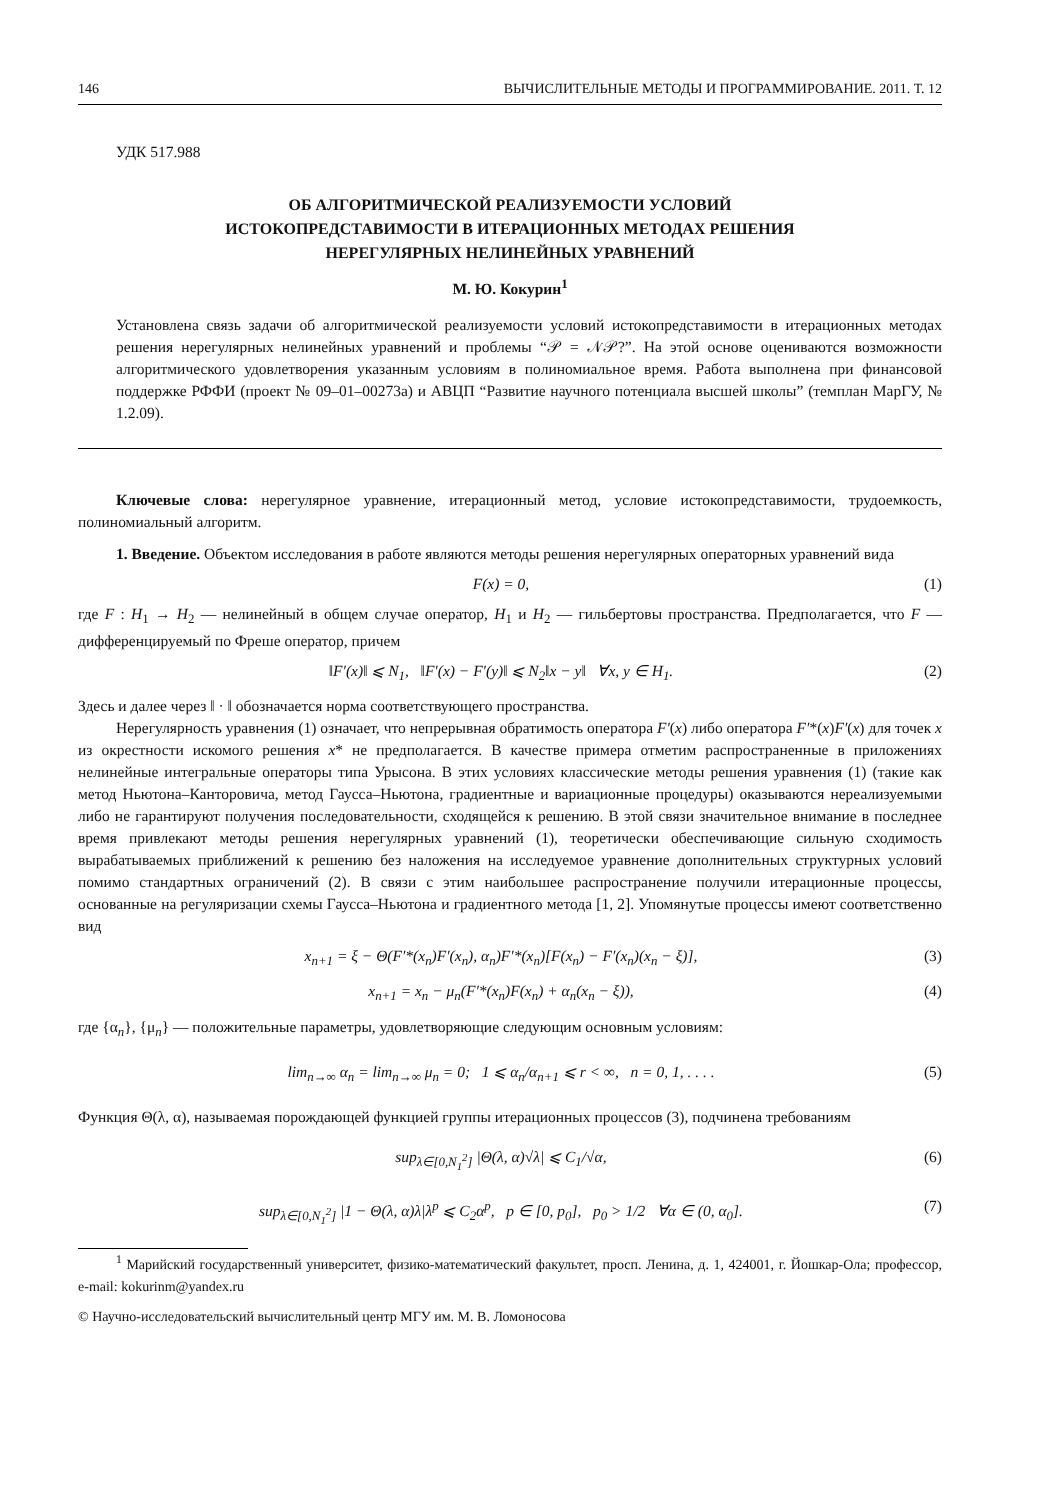146 ВЫЧИСЛИТЕЛЬНЫЕ МЕТОДЫ И ПРОГРАММИРОВАНИЕ. 2011. Т. 12
УДК 517.988
ОБ АЛГОРИТМИЧЕСКОЙ РЕАЛИЗУЕМОСТИ УСЛОВИЙ
ИСТОКОПРЕДСТАВИМОСТИ В ИТЕРАЦИОННЫХ МЕТОДАХ РЕШЕНИЯ
НЕРЕГУЛЯРНЫХ НЕЛИНЕЙНЫХ УРАВНЕНИЙ
М. Ю. Кокурин<sup>1</sup>
Установлена связь задачи об алгоритмической реализуемости условий истокопредставимости в итерационных методах решения нерегулярных нелинейных уравнений и проблемы “𝒫 = 𝒩𝒫?”. На этой основе оцениваются возможности алгоритмического удовлетворения указанным условиям в полиномиальное время. Работа выполнена при финансовой поддержке РФФИ (проект № 09–01–00273а) и АВЦП “Развитие научного потенциала высшей школы” (темплан МарГУ, № 1.2.09).
Ключевые слова: нерегулярное уравнение, итерационный метод, условие истокопредставимости, трудоемкость, полиномиальный алгоритм.
1. Введение. Объектом исследования в работе являются методы решения нерегулярных операторных уравнений вида
F(x) = 0, (1)
где F : H<sub>1</sub> → H<sub>2</sub> — нелинейный в общем случае оператор, H<sub>1</sub> и H<sub>2</sub> — гильбертовы пространства. Предполагается, что F — дифференцируемый по Фреше оператор, причем
‖F′(x)‖ ⩽ N<sub>1</sub>, ‖F′(x) − F′(y)‖ ⩽ N<sub>2</sub>‖x − y‖ ∀x, y ∈ H<sub>1</sub>. (2)
Здесь и далее через ‖ · ‖ обозначается норма соответствующего пространства.
Нерегулярность уравнения (1) означает, что непрерывная обратимость оператора F′(x) либо оператора F′*(x)F′(x) для точек x из окрестности искомого решения x* не предполагается. В качестве примера отметим распространенные в приложениях нелинейные интегральные операторы типа Урысона. В этих условиях классические методы решения уравнения (1) (такие как метод Ньютона–Канторовича, метод Гаусса–Ньютона, градиентные и вариационные процедуры) оказываются нереализуемыми либо не гарантируют получения последовательности, сходящейся к решению. В этой связи значительное внимание в последнее время привлекают методы решения нерегулярных уравнений (1), теоретически обеспечивающие сильную сходимость вырабатываемых приближений к решению без наложения на исследуемое уравнение дополнительных структурных условий помимо стандартных ограничений (2). В связи с этим наибольшее распространение получили итерационные процессы, основанные на регуляризации схемы Гаусса–Ньютона и градиентного метода [1, 2]. Упомянутые процессы имеют соответственно вид
x<sub>n+1</sub> = ξ − Θ(F′*(x<sub>n</sub>)F′(x<sub>n</sub>), α<sub>n</sub>)F′*(x<sub>n</sub>)[F(x<sub>n</sub>) − F′(x<sub>n</sub>)(x<sub>n</sub> − ξ)], (3)
x<sub>n+1</sub> = x<sub>n</sub> − μ<sub>n</sub>(F′*(x<sub>n</sub>)F(x<sub>n</sub>) + α<sub>n</sub>(x<sub>n</sub> − ξ)), (4)
где {α<sub>n</sub>}, {μ<sub>n</sub>} — положительные параметры, удовлетворяющие следующим основным условиям:
lim<sub>n→∞</sub> α<sub>n</sub> = lim<sub>n→∞</sub> μ<sub>n</sub> = 0; 1 ⩽ α<sub>n</sub>/α<sub>n+1</sub> ⩽ r < ∞, n = 0, 1, . . . . (5)
Функция Θ(λ, α), называемая порождающей функцией группы итерационных процессов (3), подчинена требованиям
sup<sub>λ∈[0,N<sub>1</sub><sup>2</sup>]</sub> |Θ(λ, α)√λ| ⩽ C<sub>1</sub>/√α, (6)
sup<sub>λ∈[0,N<sub>1</sub><sup>2</sup>]</sub> |1 − Θ(λ, α)λ|λ<sup>p</sup> ⩽ C<sub>2</sub>α<sup>p</sup>, p ∈ [0, p<sub>0</sub>], p<sub>0</sub> > 1/2 ∀α ∈ (0, α<sub>0</sub>]. (7)
<sup>1</sup> Марийский государственный университет, физико-математический факультет, просп. Ленина, д. 1, 424001, г. Йошкар-Ола; профессор, e-mail: kokurinm@yandex.ru
© Научно-исследовательский вычислительный центр МГУ им. М. В. Ломоносова